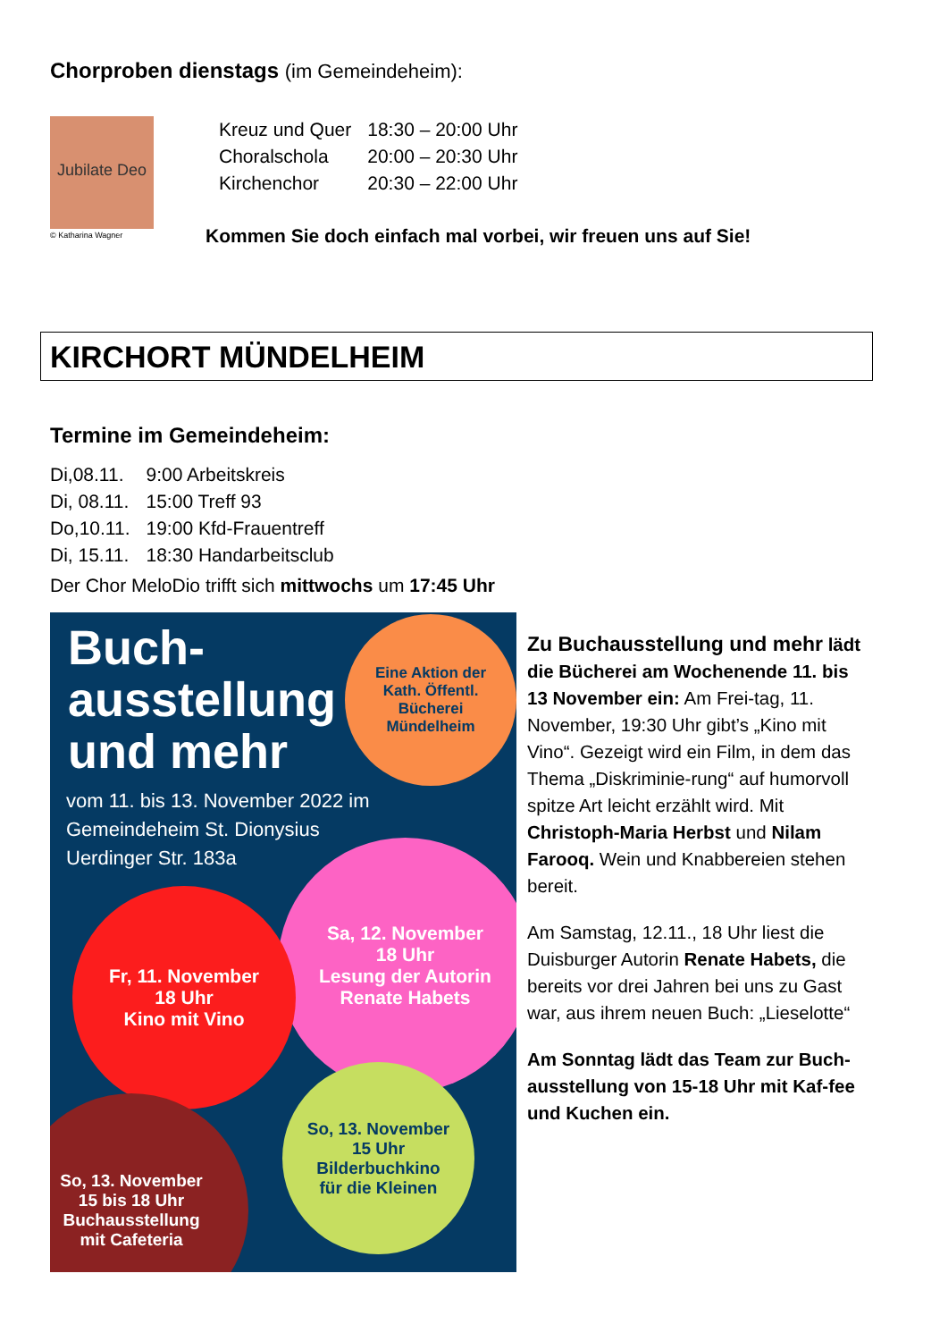Chorproben dienstags (im Gemeindeheim):
Jubilate Deo
© Katharina Wagner
| Kreuz und Quer | 18:30 – 20:00 Uhr |
| Choralschola | 20:00 – 20:30 Uhr |
| Kirchenchor | 20:30 – 22:00 Uhr |
Kommen Sie doch einfach mal vorbei, wir freuen uns auf Sie!
KIRCHORT MÜNDELHEIM
Termine im Gemeindeheim:
| Di,08.11. | 9:00 Arbeitskreis |
| Di, 08.11. | 15:00 Treff 93 |
| Do,10.11. | 19:00 Kfd-Frauentreff |
| Di, 15.11. | 18:30 Handarbeitsclub |
Der Chor MeloDio trifft sich mittwochs um 17:45 Uhr
Buch-
ausstellung
und mehr
Eine Aktion der
Kath. Öffentl.
Bücherei
Mündelheim
vom 11. bis 13. November 2022 im
Gemeindeheim St. Dionysius
Uerdinger Str. 183a
Sa, 12. November
18 Uhr
Lesung der Autorin
Renate Habets
Fr, 11. November
18 Uhr
Kino mit Vino
So, 13. November
15 Uhr
Bilderbuchkino
für die Kleinen
So, 13. November
15 bis 18 Uhr
Buchausstellung
mit Cafeteria
Zu Buchausstellung und mehr lädt die Bücherei am Wochenende 11. bis 13 November ein: Am Frei-tag, 11. November, 19:30 Uhr gibt’s „Kino mit Vino“. Gezeigt wird ein Film, in dem das Thema „Diskriminie-rung“ auf humorvoll spitze Art leicht erzählt wird. Mit Christoph-Maria Herbst und Nilam Farooq. Wein und Knabbereien stehen bereit.
Am Samstag, 12.11., 18 Uhr liest die Duisburger Autorin Renate Habets, die bereits vor drei Jahren bei uns zu Gast war, aus ihrem neuen Buch: „Lieselotte“
Am Sonntag lädt das Team zur Buch-ausstellung von 15-18 Uhr mit Kaf-fee und Kuchen ein.